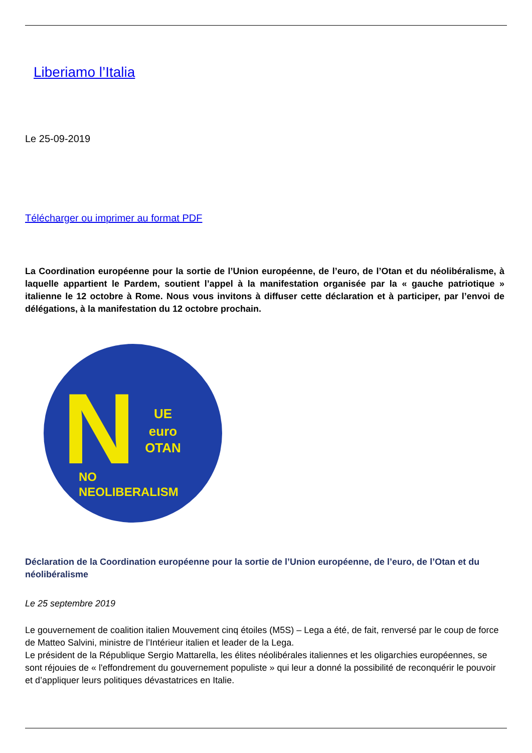Liberiamo l’Italia
Le 25-09-2019
Télécharger ou imprimer au format PDF
La Coordination européenne pour la sortie de l’Union européenne, de l’euro, de l’Otan et du néolibéralisme, à laquelle appartient le Pardem, soutient l’appel à la manifestation organisée par la « gauche patriotique » italienne le 12 octobre à Rome. Nous vous invitons à diffuser cette déclaration et à participer, par l’envoi de délégations, à la manifestation du 12 octobre prochain.
N
UE
euro
OTAN
NO
NEOLIBERALISM
Déclaration de la Coordination européenne pour la sortie de l’Union européenne, de l’euro, de l’Otan et du néolibéralisme
Le 25 septembre 2019
Le gouvernement de coalition italien Mouvement cinq étoiles (M5S) – Lega a été, de fait, renversé par le coup de force de Matteo Salvini, ministre de l’Intérieur italien et leader de la Lega.
Le président de la République Sergio Mattarella, les élites néolibérales italiennes et les oligarchies européennes, se sont réjouies de « l'effondrement du gouvernement populiste » qui leur a donné la possibilité de reconquérir le pouvoir et d’appliquer leurs politiques dévastatrices en Italie.